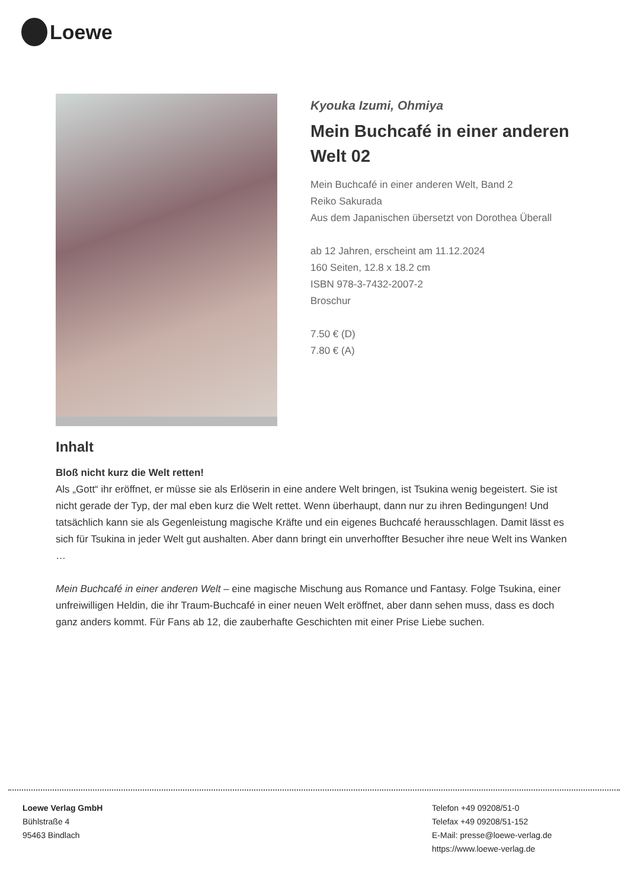Loewe
Kyouka Izumi, Ohmiya
Mein Buchcafé in einer anderen Welt 02
Mein Buchcafé in einer anderen Welt, Band 2
Reiko Sakurada
Aus dem Japanischen übersetzt von Dorothea Überall
ab 12 Jahren, erscheint am 11.12.2024
160 Seiten, 12.8 x 18.2 cm
ISBN 978-3-7432-2007-2
Broschur
7.50 € (D)
7.80 € (A)
Inhalt
Bloß nicht kurz die Welt retten!
Als „Gott“ ihr eröffnet, er müsse sie als Erlöserin in eine andere Welt bringen, ist Tsukina wenig begeistert. Sie ist nicht gerade der Typ, der mal eben kurz die Welt rettet. Wenn überhaupt, dann nur zu ihren Bedingungen! Und tatsächlich kann sie als Gegenleistung magische Kräfte und ein eigenes Buchcafé herausschlagen. Damit lässt es sich für Tsukina in jeder Welt gut aushalten. Aber dann bringt ein unverhoffter Besucher ihre neue Welt ins Wanken …
Mein Buchcafé in einer anderen Welt – eine magische Mischung aus Romance und Fantasy. Folge Tsukina, einer unfreiwilligen Heldin, die ihr Traum-Buchcafé in einer neuen Welt eröffnet, aber dann sehen muss, dass es doch ganz anders kommt. Für Fans ab 12, die zauberhafte Geschichten mit einer Prise Liebe suchen.
Loewe Verlag GmbH
Bühlstraße 4
95463 Bindlach
Telefon +49 09208/51-0
Telefax +49 09208/51-152
E-Mail: presse@loewe-verlag.de
https://www.loewe-verlag.de